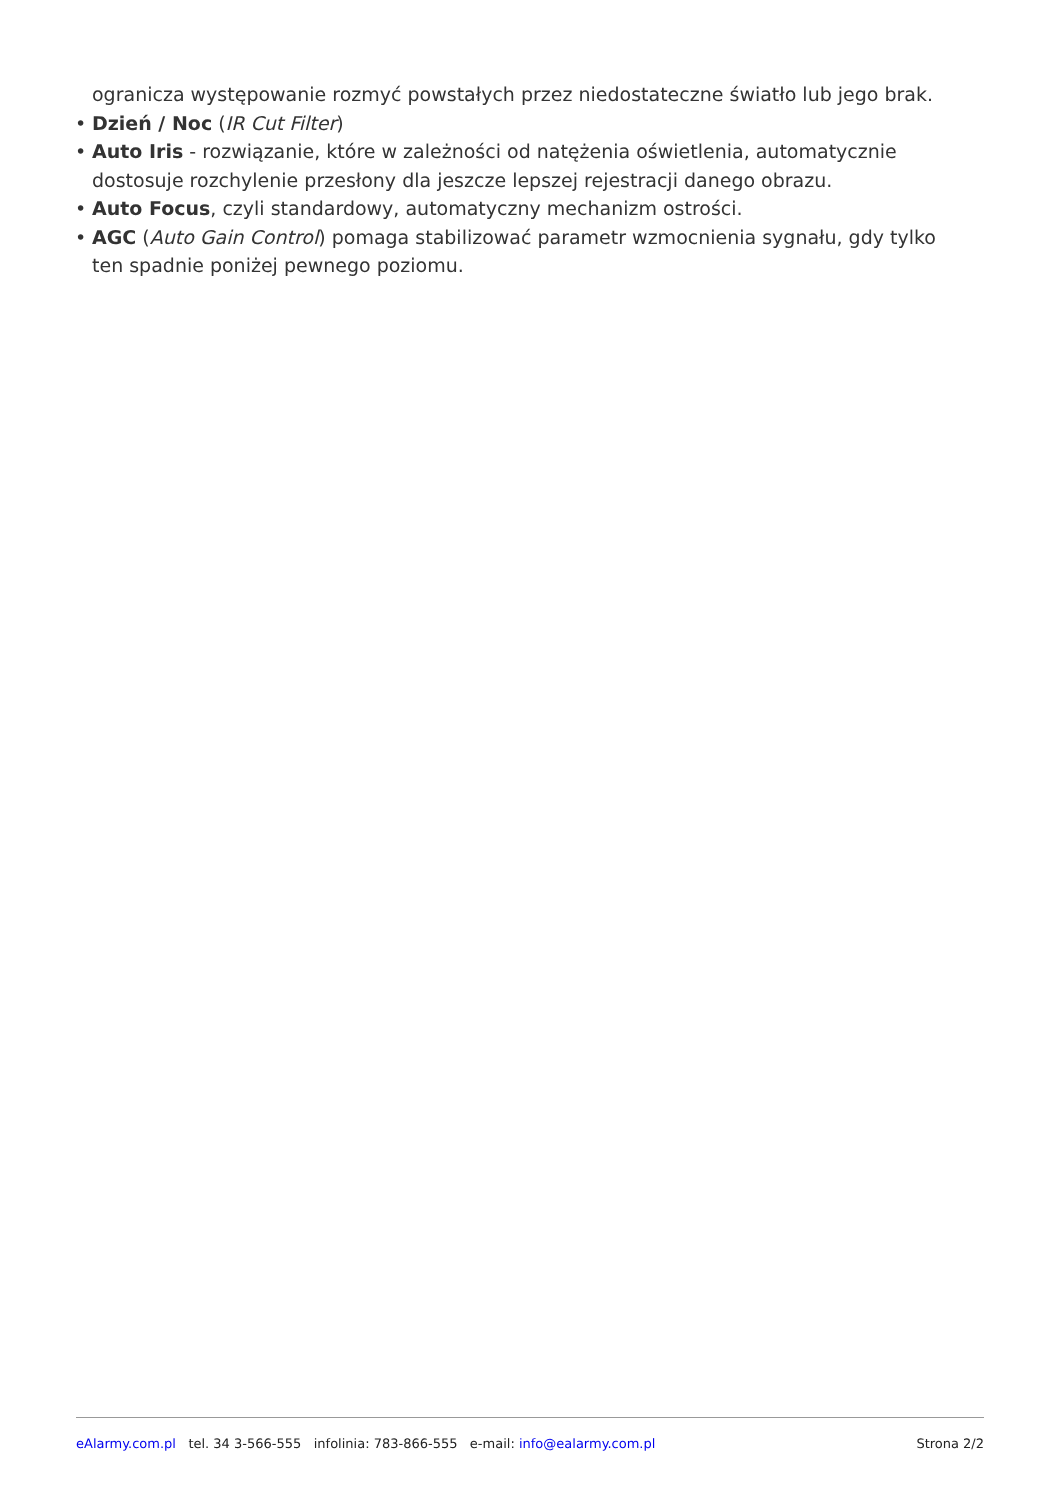ogranicza występowanie rozmyć powstałych przez niedostateczne światło lub jego brak.
• Dzień / Noc (IR Cut Filter)
• Auto Iris - rozwiązanie, które w zależności od natężenia oświetlenia, automatycznie dostosuje rozchylenie przesłony dla jeszcze lepszej rejestracji danego obrazu.
• Auto Focus, czyli standardowy, automatyczny mechanizm ostrości.
• AGC (Auto Gain Control) pomaga stabilizować parametr wzmocnienia sygnału, gdy tylko ten spadnie poniżej pewnego poziomu.
eAlarmy.com.pl tel. 34 3-566-555 infolinia: 783-866-555 e-mail: info@ealarmy.com.pl
Strona 2/2